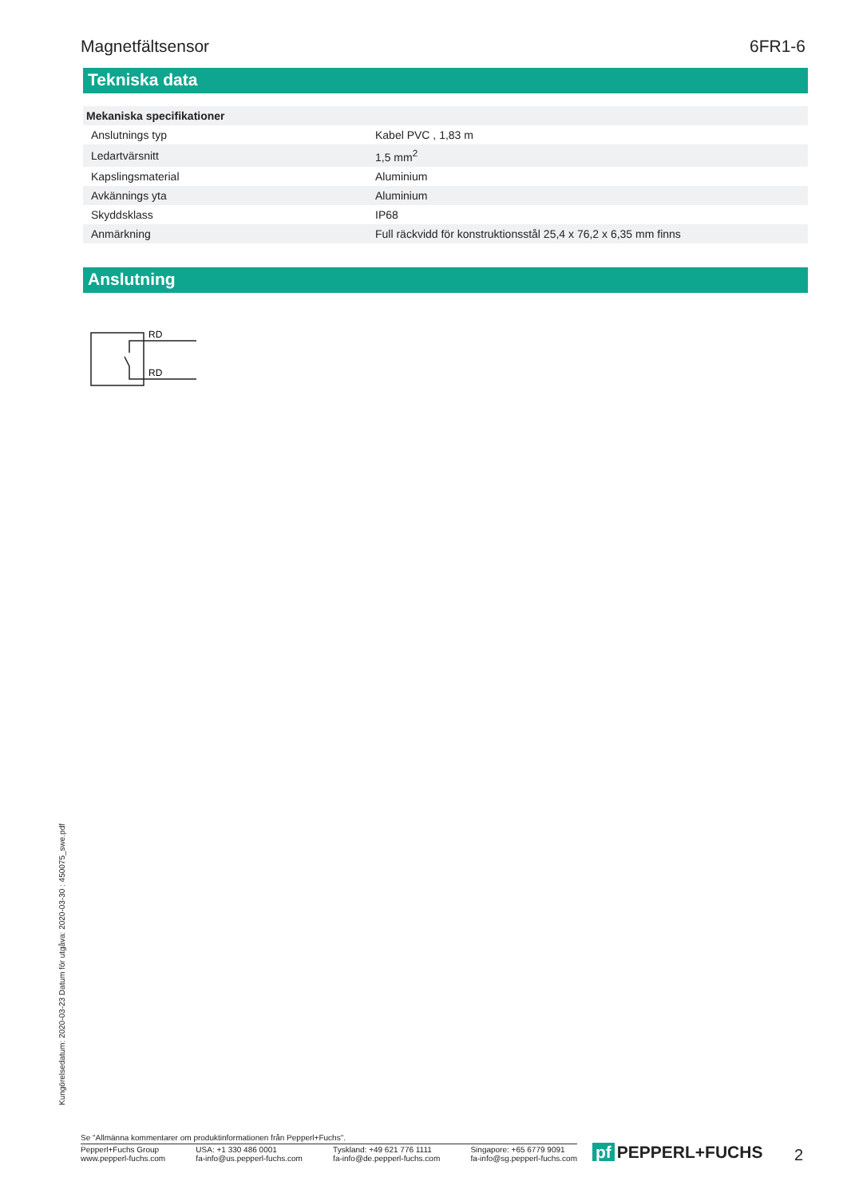Magnetfältsensor 6FR1-6
Tekniska data
| Mekaniska specifikationer | |
| Anslutnings typ | Kabel PVC , 1,83 m |
| Ledartvärsnitt | 1,5 mm<sup>2</sup> |
| Kapslingsmaterial | Aluminium |
| Avkännings yta | Aluminium |
| Skyddsklass | IP68 |
| Anmärkning | Full räckvidd för konstruktionsstål 25,4 x 76,2 x 6,35 mm finns |
Anslutning
RD
RD
Kungörelsedatum: 2020-03-23 Datum för utgåva: 2020-03-30 : 450075_swe.pdf
Se "Allmänna kommentarer om produktinformationen från Pepperl+Fuchs".
Pepperl+Fuchs Group
www.pepperl-fuchs.com
USA: +1 330 486 0001
fa-info@us.pepperl-fuchs.com
Tyskland: +49 621 776 1111
fa-info@de.pepperl-fuchs.com
Singapore: +65 6779 9091
fa-info@sg.pepperl-fuchs.com
pf PEPPERL+FUCHS 2